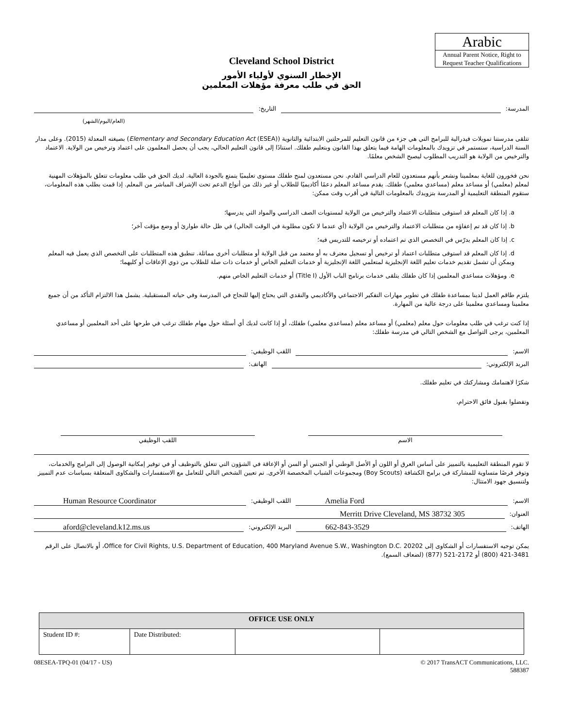Arabic
Annual Parent Notice, Right to Request Teacher Qualifications
Cleveland School District
الإخطار السنوي لأولياء الأمور
الحق في طلب معرفة مؤهلات المعلمين
المدرسة: التاريخ:
(العام/اليوم/الشهر)
تتلقى مدرستنا تمويلات فيدرالية للبرامج التي هي جزء من قانون التعليم للمرحلتين الابتدائية والثانوية (Elementary and Secondary Education Act (ESEA)) بصيغته المعدلة (2015). وعلى مدار السنة الدراسية، سنستمر في تزويدك بالمعلومات الهامة فيما يتعلق بهذا القانون وبتعليم طفلك. استنادًا إلى قانون التعليم الحالي، يجب أن يحصل المعلمون على اعتماد وترخيص من الولاية. الاعتماد والترخيص من الولاية هو التدريب المطلوب ليصبح الشخص معلمًا.
نحن فخورون للغاية بمعلمينا ونشعر بأنهم مستعدون للعام الدراسي القادم. نحن مستعدون لمنح طفلك مستوى تعليميًا يتمتع بالجودة العالية. لديك الحق في طلب معلومات تتعلق بالمؤهلات المهنية لمعلم (معلمي) أو مساعد معلم (مساعدي معلمي) طفلك. يقدم مساعد المعلم دعمًا أكاديميًا للطلاب أو غير ذلك من أنواع الدعم تحت الإشراف المباشر من المعلم. إذا قمت بطلب هذه المعلومات، ستقوم المنطقة التعليمية أو المدرسة بتزويدك بالمعلومات التالية في أقرب وقت ممكن:
a. إذا كان المعلم قد استوفى متطلبات الاعتماد والترخيص من الولاية لمستويات الصف الدراسي والمواد التي يدرسها؛
b. إذا كان قد تم إعفاؤه من متطلبات الاعتماد والترخيص من الولاية (أي عندما لا تكون مطلوبة في الوقت الحالي) في ظل حالة طوارئ أو وضع مؤقت آخر؛
c. إذا كان المعلم يدرّس في التخصص الذي تم اعتماده أو ترخيصه للتدريس فيه؛
d. إذا كان المعلم قد استوفى متطلبات اعتماد أو ترخيص أو تسجيل معترف به أو معتمد من قبل الولاية أو متطلبات أخرى مماثلة. تنطبق هذه المتطلبات على التخصص الذي يعمل فيه المعلم ويمكن أن تشمل تقديم خدمات تعليم اللغة الإنجليزية لمتعلمي اللغة الإنجليزية أو خدمات التعليم الخاص أو خدمات ذات صلة للطلاب من ذوي الإعاقات أو كليهما؛
e. ومؤهلات مساعدي المعلمين إذا كان طفلك يتلقى خدمات برنامج الباب الأول (Title I) أو خدمات التعليم الخاص منهم.
يلتزم طاقم العمل لدينا بمساعدة طفلك في تطوير مهارات التفكير الاجتماعي والأكاديمي والنقدي التي يحتاج إليها للنجاح في المدرسة وفي حياته المستقبلية. يشمل هذا الالتزام التأكد من أن جميع معلمينا ومساعدي معلمينا على درجة عالية من المهارة.
إذا كنت ترغب في طلب معلومات حول معلم (معلمي) أو مساعد معلم (مساعدي معلمي) طفلك، أو إذا كانت لديك أي أسئلة حول مهام طفلك ترغب في طرحها على أحد المعلمين أو مساعدي المعلمين، يرجى التواصل مع الشخص التالي في مدرسة طفلك:
الاسم: اللقب الوظيفي:
البريد الإلكتروني: الهاتف:
شكرًا لاهتمامك ومشاركتك في تعليم طفلك.
وتفضلوا بقبول فائق الاحترام،
الاسم اللقب الوظيفي
لا تقوم المنطقة التعليمية بالتمييز على أساس العرق أو اللون أو الأصل الوطني أو الجنس أو السن أو الإعاقة في الشؤون التي تتعلق بالتوظيف أو في توفير إمكانية الوصول إلى البرامج والخدمات، وتوفر فرصًا متساوية للمشاركة في برامج الكشافة (Boy Scouts) ومجموعات الشباب المخصصة الأخرى. تم تعيين الشخص التالي للتعامل مع الاستفسارات والشكاوى المتعلقة بسياسات عدم التمييز ولتنسيق جهود الامتثال:
الاسم: Amelia Ford اللقب الوظيفي: Human Resource Coordinator
العنوان: 305 Merritt Drive Cleveland, MS 38732
الهاتف: 662-843-3529 البريد الإلكتروني: aford@cleveland.k12.ms.us
يمكن توجيه الاستفسارات أو الشكاوى إلى Office for Civil Rights, U.S. Department of Education, 400 Maryland Avenue S.W., Washington D.C. 20202، أو بالاتصال على الرقم 3481-421 (800) أو 2172-521 (877) (لضعاف السمع).
| OFFICE USE ONLY | | | |
| --- | --- | --- | --- |
| Student ID #: | Date Distributed: | | |
08ESEA-TPQ-01 (04/17 - US) © 2017 TransACT Communications, LLC.
588387